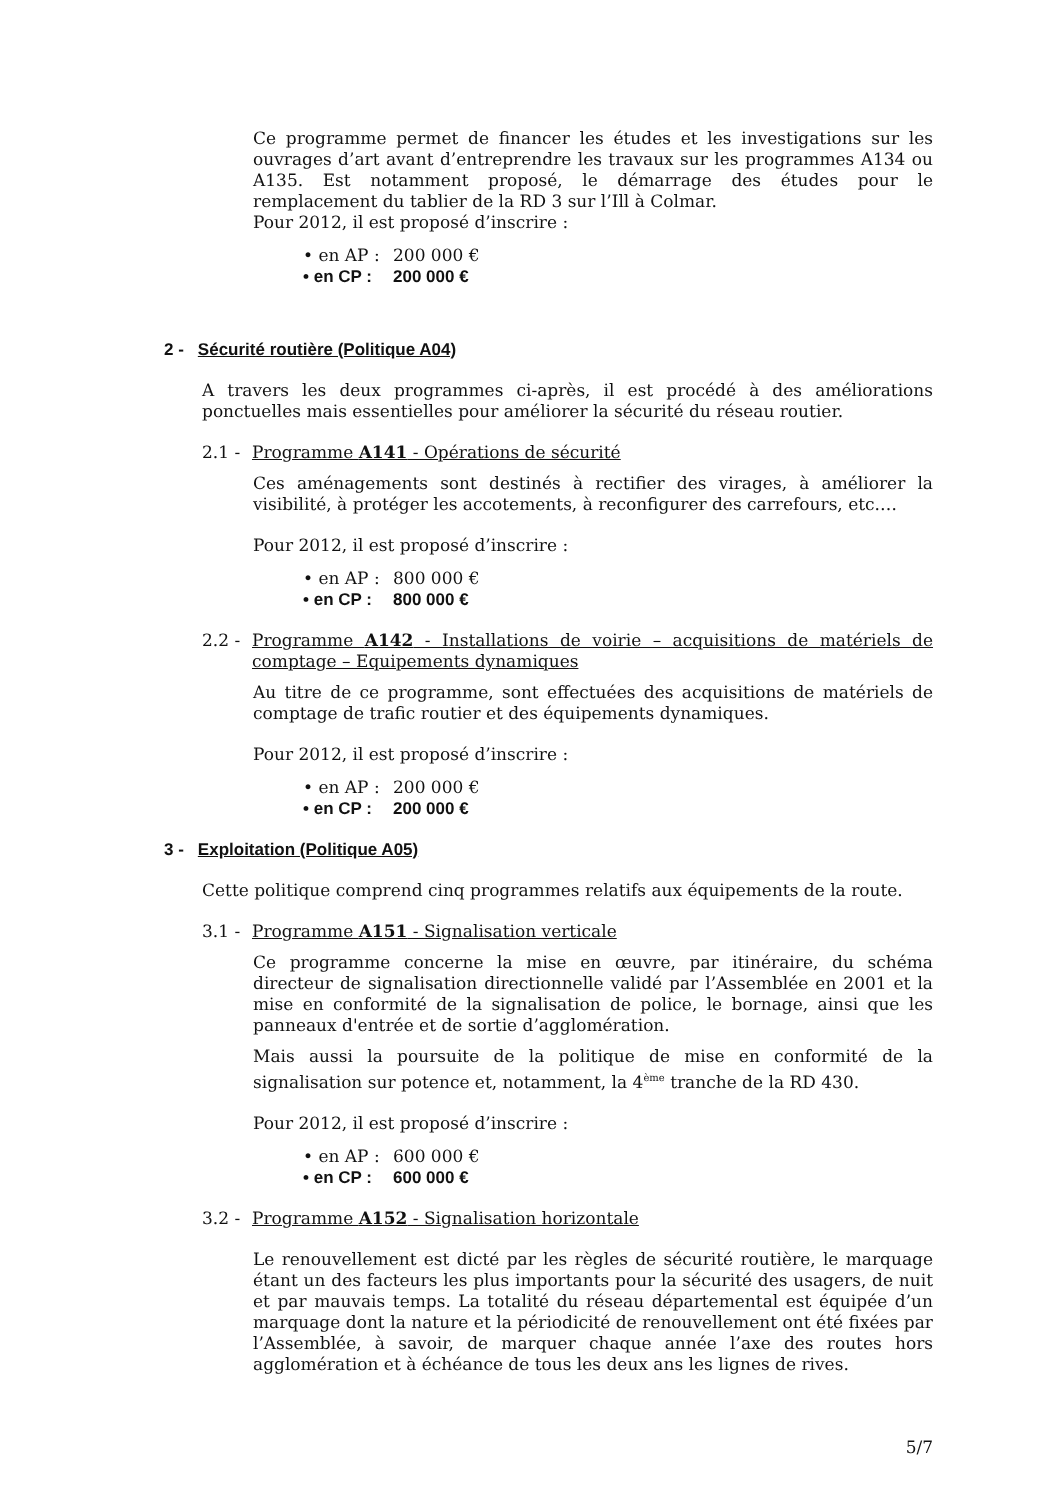Ce programme permet de financer les études et les investigations sur les ouvrages d’art avant d’entreprendre les travaux sur les programmes A134 ou A135. Est notamment proposé, le démarrage des études pour le remplacement du tablier de la RD 3 sur l’Ill à Colmar.
Pour 2012, il est proposé d’inscrire :
• en AP : 200 000 €
• en CP : 200 000 €
2 - Sécurité routière (Politique A04)
A travers les deux programmes ci-après, il est procédé à des améliorations ponctuelles mais essentielles pour améliorer la sécurité du réseau routier.
2.1 - Programme A141 - Opérations de sécurité
Ces aménagements sont destinés à rectifier des virages, à améliorer la visibilité, à protéger les accotements, à reconfigurer des carrefours, etc.…
Pour 2012, il est proposé d’inscrire :
• en AP : 800 000 €
• en CP : 800 000 €
2.2 - Programme A142 - Installations de voirie – acquisitions de matériels de comptage – Equipements dynamiques
Au titre de ce programme, sont effectuées des acquisitions de matériels de comptage de trafic routier et des équipements dynamiques.
Pour 2012, il est proposé d’inscrire :
• en AP : 200 000 €
• en CP : 200 000 €
3 - Exploitation (Politique A05)
Cette politique comprend cinq programmes relatifs aux équipements de la route.
3.1 - Programme A151 - Signalisation verticale
Ce programme concerne la mise en œuvre, par itinéraire, du schéma directeur de signalisation directionnelle validé par l’Assemblée en 2001 et la mise en conformité de la signalisation de police, le bornage, ainsi que les panneaux d'entrée et de sortie d’agglomération.
Mais aussi la poursuite de la politique de mise en conformité de la signalisation sur potence et, notamment, la 4<sup>ème</sup> tranche de la RD 430.
Pour 2012, il est proposé d’inscrire :
• en AP : 600 000 €
• en CP : 600 000 €
3.2 - Programme A152 - Signalisation horizontale
Le renouvellement est dicté par les règles de sécurité routière, le marquage étant un des facteurs les plus importants pour la sécurité des usagers, de nuit et par mauvais temps. La totalité du réseau départemental est équipée d’un marquage dont la nature et la périodicité de renouvellement ont été fixées par l’Assemblée, à savoir, de marquer chaque année l’axe des routes hors agglomération et à échéance de tous les deux ans les lignes de rives.
5/7